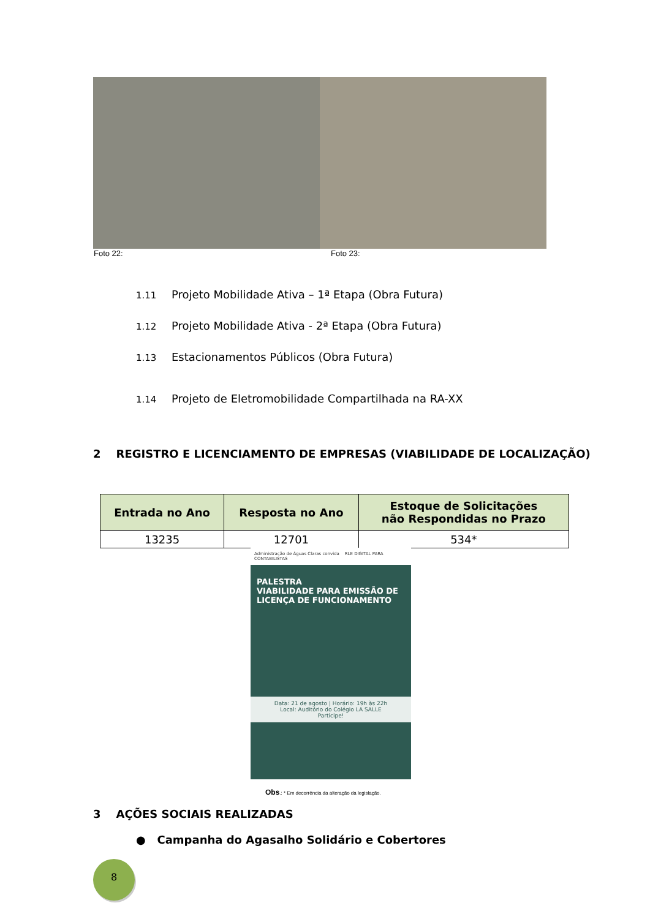Foto 22: Foto 23:
1.11 Projeto Mobilidade Ativa – 1ª Etapa (Obra Futura)
1.12 Projeto Mobilidade Ativa - 2ª Etapa (Obra Futura)
1.13 Estacionamentos Públicos (Obra Futura)
1.14 Projeto de Eletromobilidade Compartilhada na RA-XX
2 REGISTRO E LICENCIAMENTO DE EMPRESAS (VIABILIDADE DE LOCALIZAÇÃO)
| Entrada no Ano | Resposta no Ano | Estoque de Solicitações não Respondidas no Prazo |
| --- | --- | --- |
| 13235 | 12701 | 534* |
Administração de Águas Claras convida RLE DIGITAL PARA CONTABILISTAS
PALESTRA
VIABILIDADE PARA EMISSÃO DE LICENÇA DE FUNCIONAMENTO
Data: 21 de agosto | Horário: 19h às 22h
Local: Auditório do Colégio LA SALLE
Participe!
Obs.: * Em decorrência da alteração da legislação.
3 AÇÕES SOCIAIS REALIZADAS
● Campanha do Agasalho Solidário e Cobertores
8